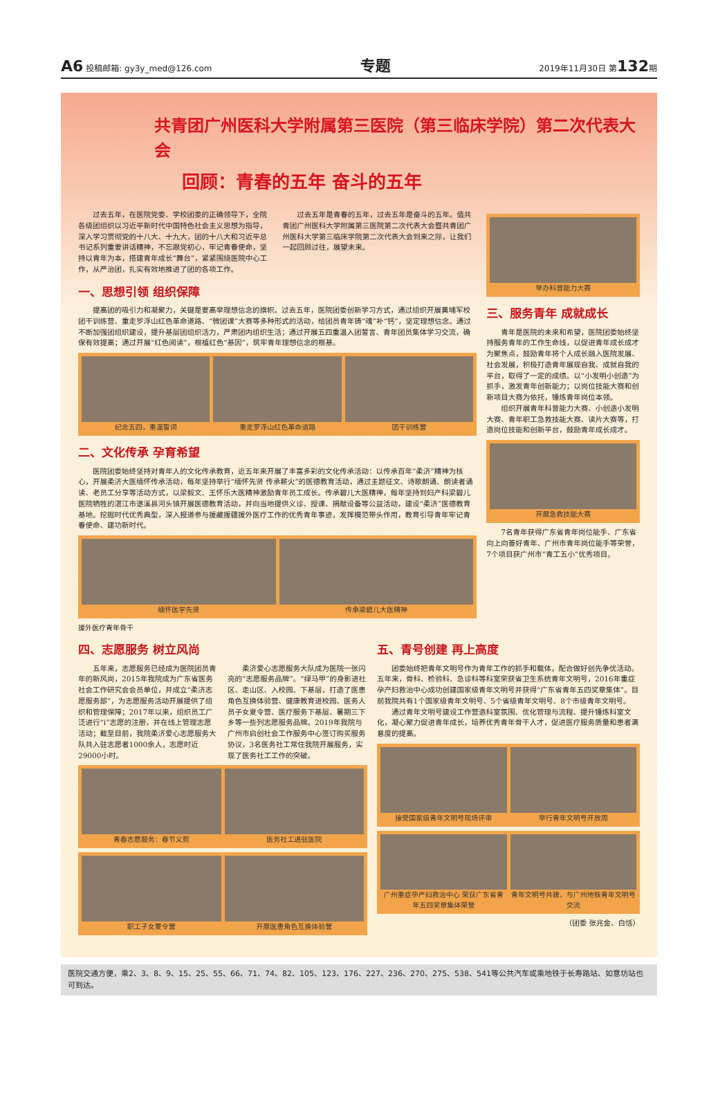A6 投稿邮箱: gy3y_med@126.com 专题 2019年11月30日 第132期
共青团广州医科大学附属第三医院（第三临床学院）第二次代表大会
回顾：青春的五年 奋斗的五年
过去五年，在医院党委、学校团委的正确领导下，全院各级团组织以习近平新时代中国特色社会主义思想为指导，深入学习贯彻党的十八大、十九大，团的十八大和习近平总书记系列重要讲话精神，不忘跟党初心，牢记青春使命，坚持以青年为本，搭建青年成长“舞台”，紧紧围绕医院中心工作，从严治团，扎实有效地推进了团的各项工作。
过去五年是青春的五年，过去五年是奋斗的五年。值共青团广州医科大学附属第三医院第二次代表大会暨共青团广州医科大学第三临床学院第二次代表大会到来之际，让我们一起回顾过往，展望未来。
一、思想引领 组织保障
提高团的吸引力和凝聚力，关键是要高举理想信念的旗帜。过去五年，医院团委创新学习方式，通过组织开展黄埔军校团干训练营、重走罗浮山红色革命道路、“微团课”大赛等多种形式的活动，给团员青年铸“魂”补“钙”，坚定理想信念。通过不断加强团组织建设，提升基层团组织活力，严肃团内组织生活；通过开展五四重温入团誓言、青年团员集体学习交流，确保有效提高；通过开展“红色阅读”，根植红色“基因”，筑牢青年理想信念的根基。
纪念五四，重温誓词 重走罗浮山红色革命道路 团干训练营
二、文化传承 孕育希望
医院团委始终坚持对青年人的文化传承教育，近五年来开展了丰富多彩的文化传承活动：以传承百年“柔济”精神为核心，开展柔济大医缅怀传承活动，每年坚持举行“缅怀先贤 传承薪火”的医德教育活动，通过主题征文、诗歌朗诵、朗读者诵读、老员工分享等活动方式，以梁毅文、王怀乐大医精神激励青年员工成长。传承碧儿大医精神，每年坚持到妇产科梁碧儿医院牺牲的湛江市遂溪县河头镇开展医德教育活动，并向当地提供义诊、授课、捐献设备等公益活动，建设“柔济”医德教育基地。挖掘时代优秀典型，深入报道参与援藏援疆援外医疗工作的优秀青年事迹，发挥模范带头作用，教育引导青年牢记青春使命、建功新时代。
缅怀医学先贤 传承梁碧儿大医精神
援外医疗青年骨干
举办科普能力大赛
三、服务青年 成就成长
青年是医院的未来和希望，医院团委始终坚持服务青年的工作生命线，以促进青年成长成才为聚焦点，鼓励青年将个人成长融入医院发展、社会发展，积极打造青年展现自我、成就自我的平台，取得了一定的成绩。以“小发明小创造”为抓手，激发青年创新能力；以岗位技能大赛和创新项目大赛为依托，锤炼青年岗位本领。
组织开展青年科普能力大赛、小创造小发明大赛、青年职工急救技能大赛、读片大赛等，打造岗位技能和创新平台，鼓励青年成长成才。
开展急救技能大赛
7名青年获得广东省青年岗位能手、广东省向上向善好青年、广州市青年岗位能手等荣誉，7个项目获广州市“青工五小”优秀项目。
四、志愿服务 树立风尚
五年来，志愿服务已经成为医院团员青年的新风尚，2015年我院成为广东省医务社会工作研究会会员单位，并成立“柔济志愿服务部”，为志愿服务活动开展提供了组织和管理保障；2017年以来，组织员工广泛进行“i”志愿的注册，并在线上管理志愿活动；截至目前，我院柔济爱心志愿服务大队共入驻志愿者1000余人，志愿时近29000小时。
柔济爱心志愿服务大队成为医院一张闪亮的“志愿服务品牌”。“绿马甲”的身影进社区、走山区、入校园、下基层，打造了医患角色互换体验营、健康教育进校园、医务人员子女夏令营、医疗服务下基层、暑期三下乡等一些列志愿服务品牌。2019年我院与广州市启创社会工作服务中心签订购买服务协议，3名医务社工常住我院开展服务，实现了医务社工工作的突破。
青春志愿服务：春节义剪 医务社工进驻医院
职工子女夏令营 开展医患角色互换体验营
五、青号创建 再上高度
团委始终把青年文明号作为青年工作的抓手和载体，配合做好创先争优活动。五年来，骨科、检验科、急诊科等科室荣获省卫生系统青年文明号，2016年重症孕产妇救治中心成功创建国家级青年文明号并获得“广东省青年五四奖章集体”。目前我院共有1个国家级青年文明号、5个省级青年文明号、8个市级青年文明号。
通过青年文明号建设工作营造科室氛围、优化管理与流程、提升锤炼科室文化，凝心聚力促进青年成长，培养优秀青年骨干人才，促进医疗服务质量和患者满意度的提高。
接受国家级青年文明号现场评审 举行青年文明号开放周
广州重症孕产妇救治中心 荣获广东省青年五四奖章集体荣誉
青年文明号共建，与广州地铁青年文明号交流
（团委 张兆金、白恬）
医院交通方便，乘2、3、8、9、15、25、55、66、71、74、82、105、123、176、227、236、270、275、538、541等公共汽车或乘地铁于长寿路站、如意坊站也可到达。